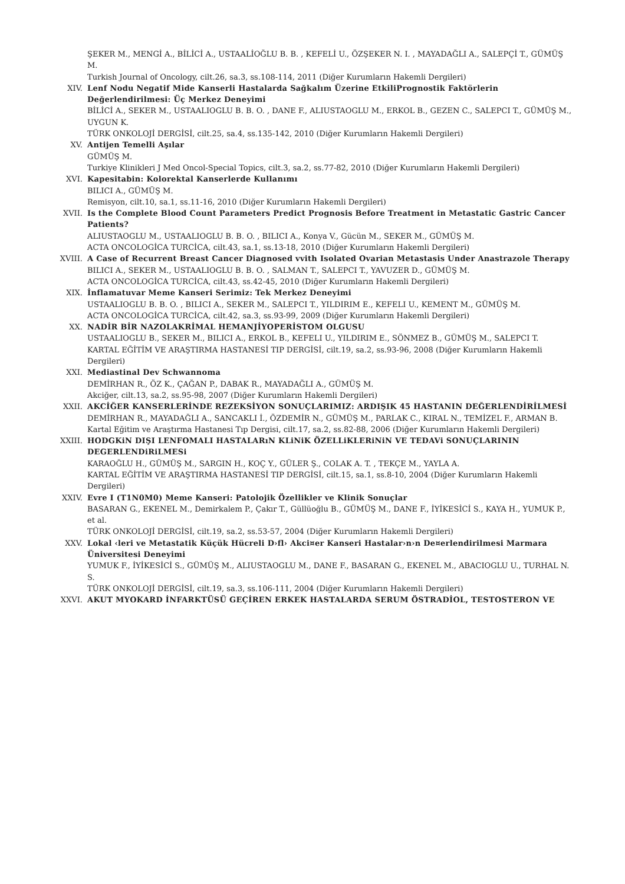ŞEKER M., MENGİ A., BİLİCİ A., USTAALİOĞLU B. B. , KEFELİ U., ÖZŞEKER N. I. , MAYADAĞLI A., SALEPÇİ T., GÜMÜŞ M.
Turkish Journal of Oncology, cilt.26, sa.3, ss.108-114, 2011 (Diğer Kurumların Hakemli Dergileri)
XIV. Lenf Nodu Negatif Mide Kanserli Hastalarda Sağkalım Üzerine EtkiliPrognostik Faktörlerin Değerlendirilmesi: Üç Merkez Deneyimi
BİLİCİ A., SEKER M., USTAALIOGLU B. B. O. , DANE F., ALIUSTAOGLU M., ERKOL B., GEZEN C., SALEPCI T., GÜMÜŞ M., UYGUN K.
TÜRK ONKOLOJİ DERGİSİ, cilt.25, sa.4, ss.135-142, 2010 (Diğer Kurumların Hakemli Dergileri)
XV. Antijen Temelli Aşılar
GÜMÜŞ M.
Turkiye Klinikleri J Med Oncol-Special Topics, cilt.3, sa.2, ss.77-82, 2010 (Diğer Kurumların Hakemli Dergileri)
XVI. Kapesitabin: Kolorektal Kanserlerde Kullanımı
BILICI A., GÜMÜŞ M.
Remisyon, cilt.10, sa.1, ss.11-16, 2010 (Diğer Kurumların Hakemli Dergileri)
XVII. Is the Complete Blood Count Parameters Predict Prognosis Before Treatment in Metastatic Gastric Cancer Patients?
ALIUSTAOGLU M., USTAALIOGLU B. B. O. , BILICI A., Konya V., Gücün M., SEKER M., GÜMÜŞ M.
ACTA ONCOLOGİCA TURCİCA, cilt.43, sa.1, ss.13-18, 2010 (Diğer Kurumların Hakemli Dergileri)
XVIII. A Case of Recurrent Breast Cancer Diagnosed vvith Isolated Ovarian Metastasis Under Anastrazole Therapy
BILICI A., SEKER M., USTAALIOGLU B. B. O. , SALMAN T., SALEPCI T., YAVUZER D., GÜMÜŞ M.
ACTA ONCOLOGİCA TURCİCA, cilt.43, ss.42-45, 2010 (Diğer Kurumların Hakemli Dergileri)
XIX. İnflamatuvar Meme Kanseri Serimiz: Tek Merkez Deneyimi
USTAALIOGLU B. B. O. , BILICI A., SEKER M., SALEPCI T., YILDIRIM E., KEFELI U., KEMENT M., GÜMÜŞ M.
ACTA ONCOLOGİCA TURCİCA, cilt.42, sa.3, ss.93-99, 2009 (Diğer Kurumların Hakemli Dergileri)
XX. NADİR BİR NAZOLAKRİMAL HEMANJİYOPERİSTOM OLGUSU
USTAALIOGLU B., SEKER M., BILICI A., ERKOL B., KEFELI U., YILDIRIM E., SÖNMEZ B., GÜMÜŞ M., SALEPCI T.
KARTAL EĞİTİM VE ARAŞTIRMA HASTANESİ TIP DERGİSİ, cilt.19, sa.2, ss.93-96, 2008 (Diğer Kurumların Hakemli Dergileri)
XXI. Mediastinal Dev Schwannoma
DEMİRHAN R., ÖZ K., ÇAĞAN P., DABAK R., MAYADAĞLI A., GÜMÜŞ M.
Akciğer, cilt.13, sa.2, ss.95-98, 2007 (Diğer Kurumların Hakemli Dergileri)
XXII. AKCİĞER KANSERLERİNDE REZEKSİYON SONUÇLARIMIZ: ARDIŞIK 45 HASTANIN DEĞERLENDİRİLMESİ
DEMİRHAN R., MAYADAĞLI A., SANCAKLI İ., ÖZDEMİR N., GÜMÜŞ M., PARLAK C., KIRAL N., TEMİZEL F., ARMAN B.
Kartal Eğitim ve Araştırma Hastanesi Tıp Dergisi, cilt.17, sa.2, ss.82-88, 2006 (Diğer Kurumların Hakemli Dergileri)
XXIII. HODGKiN DIŞI LENFOMALI HASTALARıN KLiNiK ÖZELLiKLERiNiN VE TEDAVi SONUÇLARININ DEGERLENDiRiLMESi
KARAOĞLU H., GÜMÜŞ M., SARGIN H., KOÇ Y., GÜLER Ş., COLAK A. T. , TEKÇE M., YAYLA A.
KARTAL EĞİTİM VE ARAŞTIRMA HASTANESİ TIP DERGİSİ, cilt.15, sa.1, ss.8-10, 2004 (Diğer Kurumların Hakemli Dergileri)
XXIV. Evre I (T1N0M0) Meme Kanseri: Patolojik Özellikler ve Klinik Sonuçlar
BASARAN G., EKENEL M., Demirkalem P., Çakır T., Güllüoğlu B., GÜMÜŞ M., DANE F., İYİKESİCİ S., KAYA H., YUMUK P., et al.
TÜRK ONKOLOJİ DERGİSİ, cilt.19, sa.2, ss.53-57, 2004 (Diğer Kurumların Hakemli Dergileri)
XXV. Lokal ‹leri ve Metastatik Küçük Hücreli D›fl› Akci¤er Kanseri Hastalar›n›n De¤erlendirilmesi Marmara Üniversitesi Deneyimi
YUMUK F., İYİKESİCİ S., GÜMÜŞ M., ALIUSTAOGLU M., DANE F., BASARAN G., EKENEL M., ABACIOGLU U., TURHAL N. S.
TÜRK ONKOLOJİ DERGİSİ, cilt.19, sa.3, ss.106-111, 2004 (Diğer Kurumların Hakemli Dergileri)
XXVI. AKUT MYOKARD İNFARKTÜSÜ GEÇİREN ERKEK HASTALARDA SERUM ÖSTRADİOL, TESTOSTERON VE